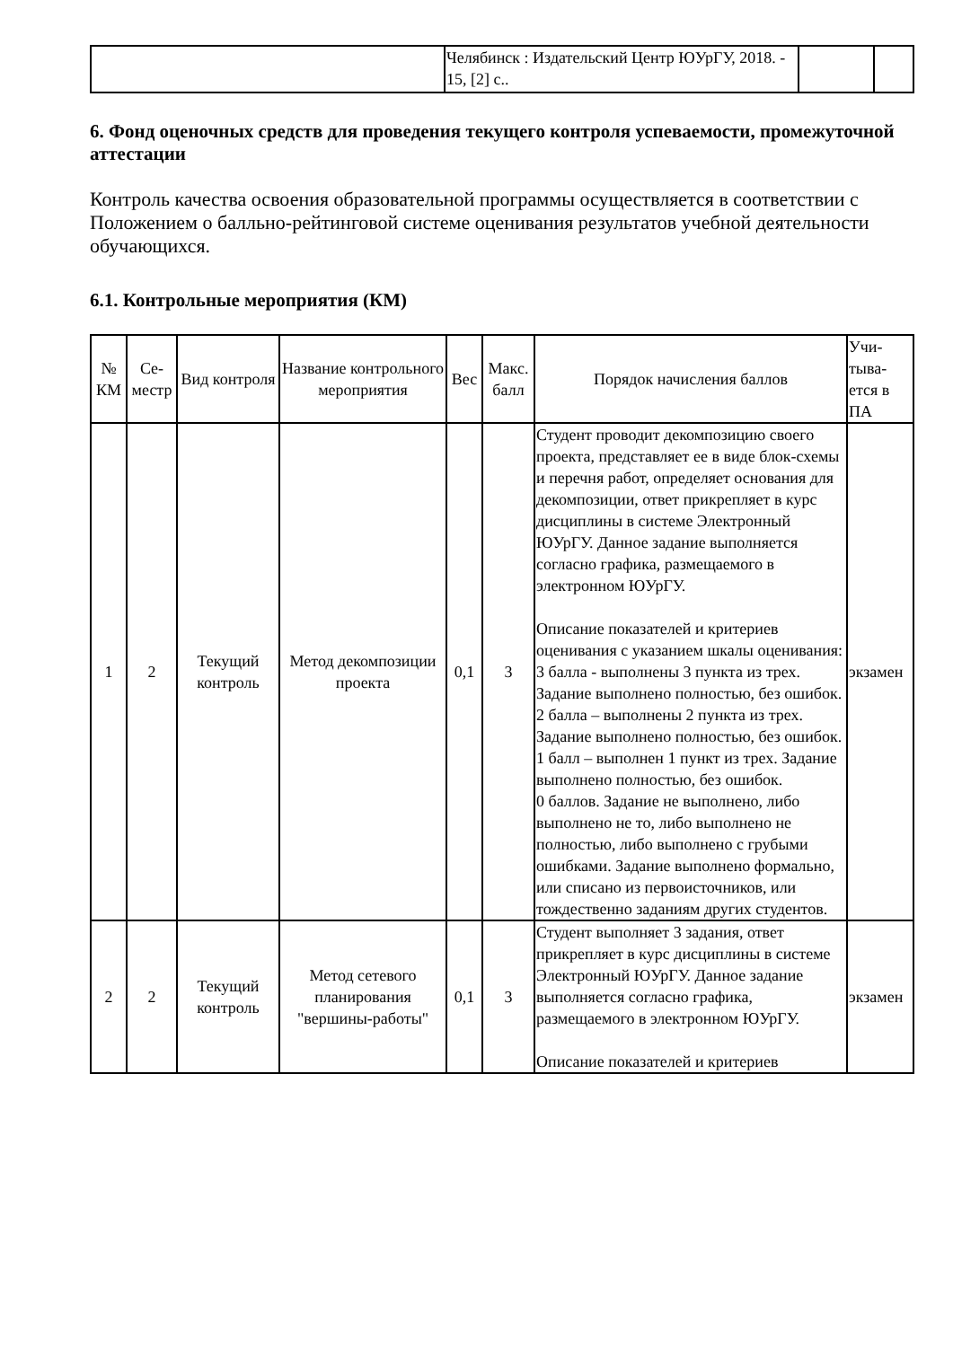| | Челябинск : Издательский Центр ЮУрГУ, 2018. - 15, [2] с.. | | |
6. Фонд оценочных средств для проведения текущего контроля успеваемости, промежуточной аттестации
Контроль качества освоения образовательной программы осуществляется в соответствии с Положением о балльно-рейтинговой системе оценивания результатов учебной деятельности обучающихся.
6.1. Контрольные мероприятия (КМ)
| № КМ | Се-местр | Вид контроля | Название контрольного мероприятия | Вес | Макс. балл | Порядок начисления баллов | Учи-тыва-ется в ПА |
| --- | --- | --- | --- | --- | --- | --- | --- |
| 1 | 2 | Текущий контроль | Метод декомпозиции проекта | 0,1 | 3 | Студент проводит декомпозицию своего проекта, представляет ее в виде блок-схемы и перечня работ, определяет основания для декомпозиции, ответ прикрепляет в курс дисциплины в системе Электронный ЮУрГУ. Данное задание выполняется согласно графика, размещаемого в электронном ЮУрГУ. Описание показателей и критериев оценивания с указанием шкалы оценивания: 3 балла - выполнены 3 пункта из трех. Задание выполнено полностью, без ошибок. 2 балла – выполнены 2 пункта из трех. Задание выполнено полностью, без ошибок. 1 балл – выполнен 1 пункт из трех. Задание выполнено полностью, без ошибок. 0 баллов. Задание не выполнено, либо выполнено не то, либо выполнено не полностью, либо выполнено с грубыми ошибками. Задание выполнено формально, или списано из первоисточников, или тождественно заданиям других студентов. | экзамен |
| 2 | 2 | Текущий контроль | Метод сетевого планирования "вершины-работы" | 0,1 | 3 | Студент выполняет 3 задания, ответ прикрепляет в курс дисциплины в системе Электронный ЮУрГУ. Данное задание выполняется согласно графика, размещаемого в электронном ЮУрГУ. Описание показателей и критериев | экзамен |